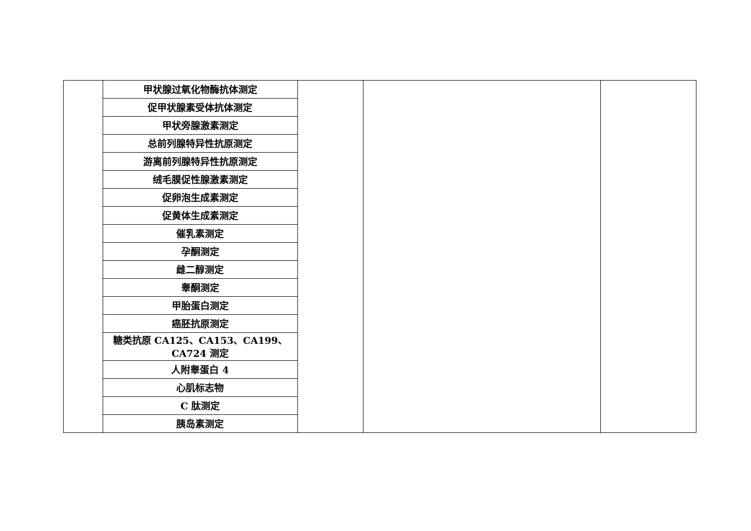| | 甲状腺过氧化物酶抗体测定 | | | |
| | 促甲状腺素受体抗体测定 | | | |
| | 甲状旁腺激素测定 | | | |
| | 总前列腺特异性抗原测定 | | | |
| | 游离前列腺特异性抗原测定 | | | |
| | 绒毛膜促性腺激素测定 | | | |
| | 促卵泡生成素测定 | | | |
| | 促黄体生成素测定 | | | |
| | 催乳素测定 | | | |
| | 孕酮测定 | | | |
| | 雌二醇测定 | | | |
| | 睾酮测定 | | | |
| | 甲胎蛋白测定 | | | |
| | 癌胚抗原测定 | | | |
| | 糖类抗原 CA125、CA153、CA199、 CA724 测定 | | | |
| | 人附睾蛋白 4 | | | |
| | 心肌标志物 | | | |
| | C 肽测定 | | | |
| | 胰岛素测定 | | | |